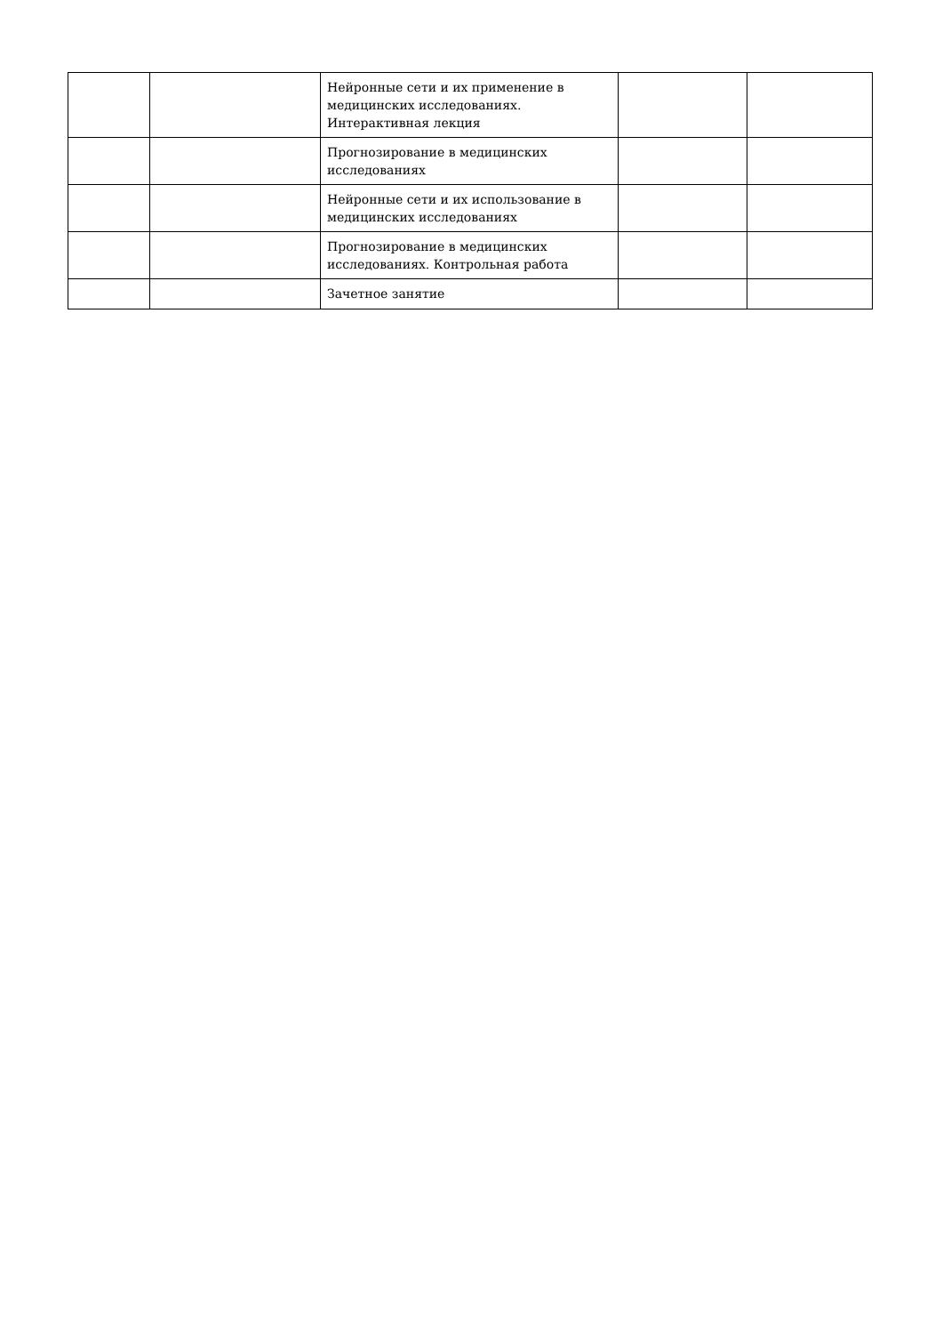| | | Нейронные сети и их применение в медицинских исследованиях. Интерактивная лекция | | |
| | | Прогнозирование в медицинских исследованиях | | |
| | | Нейронные сети и их использование в медицинских исследованиях | | |
| | | Прогнозирование в медицинских исследованиях. Контрольная работа | | |
| | | Зачетное занятие | | |